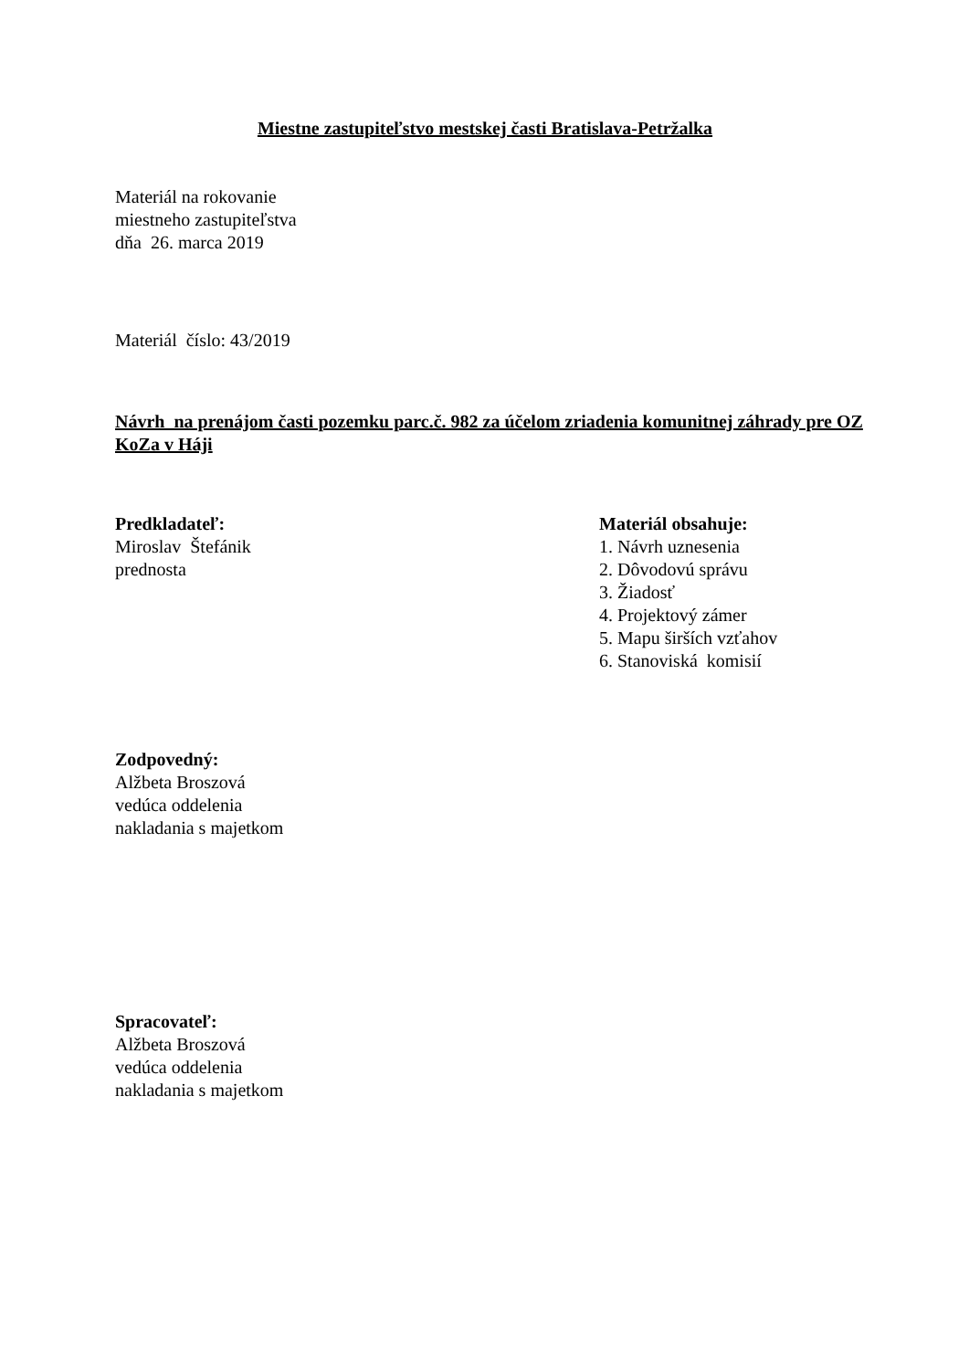Miestne zastupiteľstvo mestskej časti Bratislava-Petržalka
Materiál na rokovanie
miestneho zastupiteľstva
dňa 26. marca 2019
Materiál číslo: 43/2019
Návrh na prenájom časti pozemku parc.č. 982 za účelom zriadenia komunitnej záhrady pre OZ KoZa v Háji
Predkladateľ:
Miroslav Štefánik
prednosta
Materiál obsahuje:
1. Návrh uznesenia
2. Dôvodovú správu
3. Žiadosť
4. Projektový zámer
5. Mapu širších vzťahov
6. Stanoviská komisií
Zodpovedný:
Alžbeta Broszová
vedúca oddelenia
nakladania s majetkom
Spracovateľ:
Alžbeta Broszová
vedúca oddelenia
nakladania s majetkom